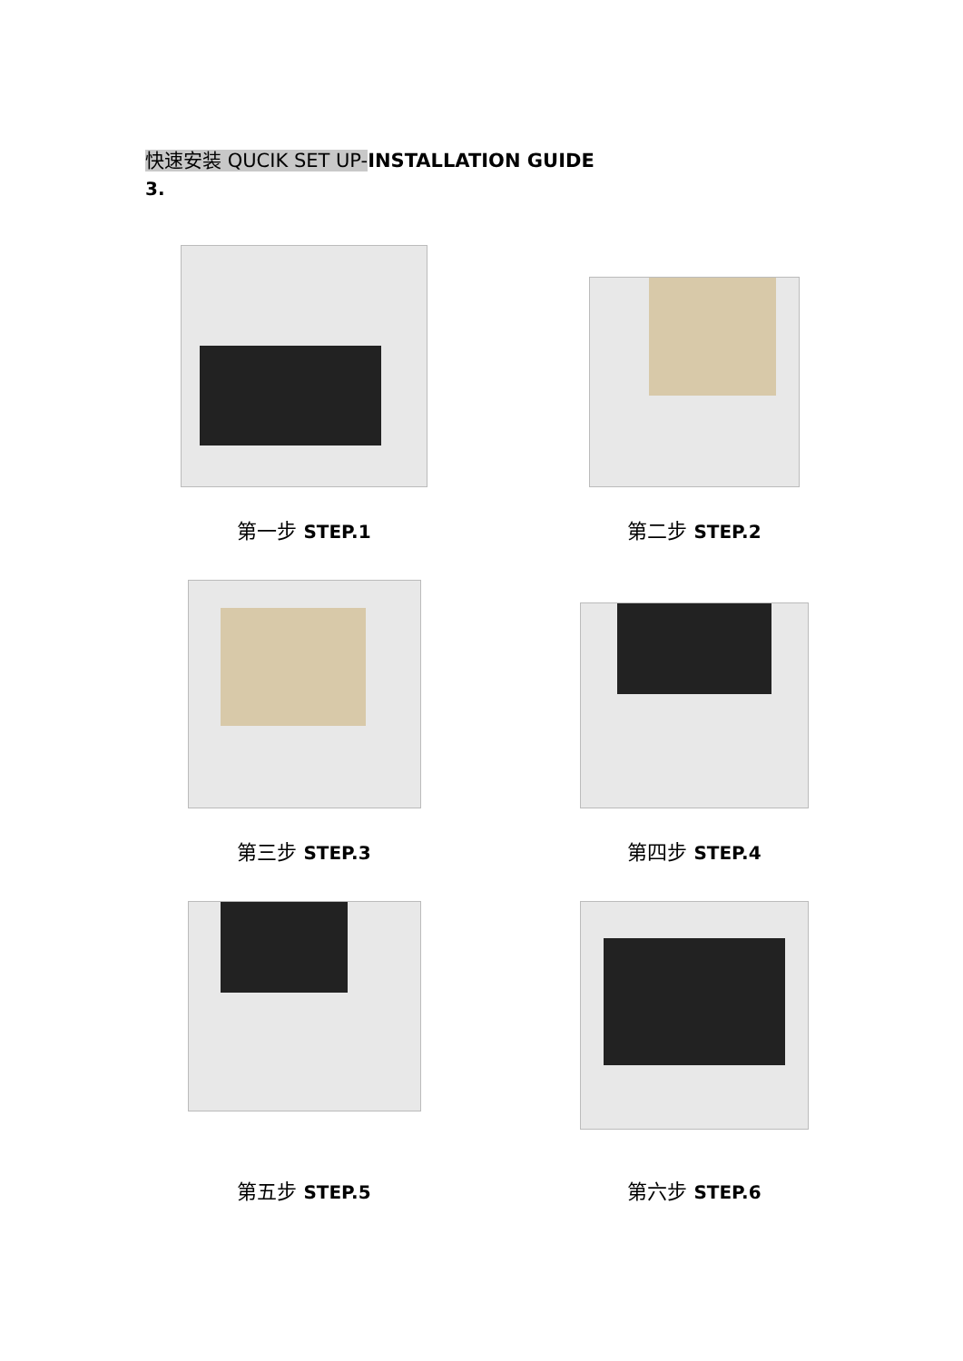快速安装 QUCIK SET UP-INSTALLATION GUIDE
3.
第一步 STEP.1
第二步 STEP.2
第三步 STEP.3
第四步 STEP.4
第五步 STEP.5
第六步 STEP.6